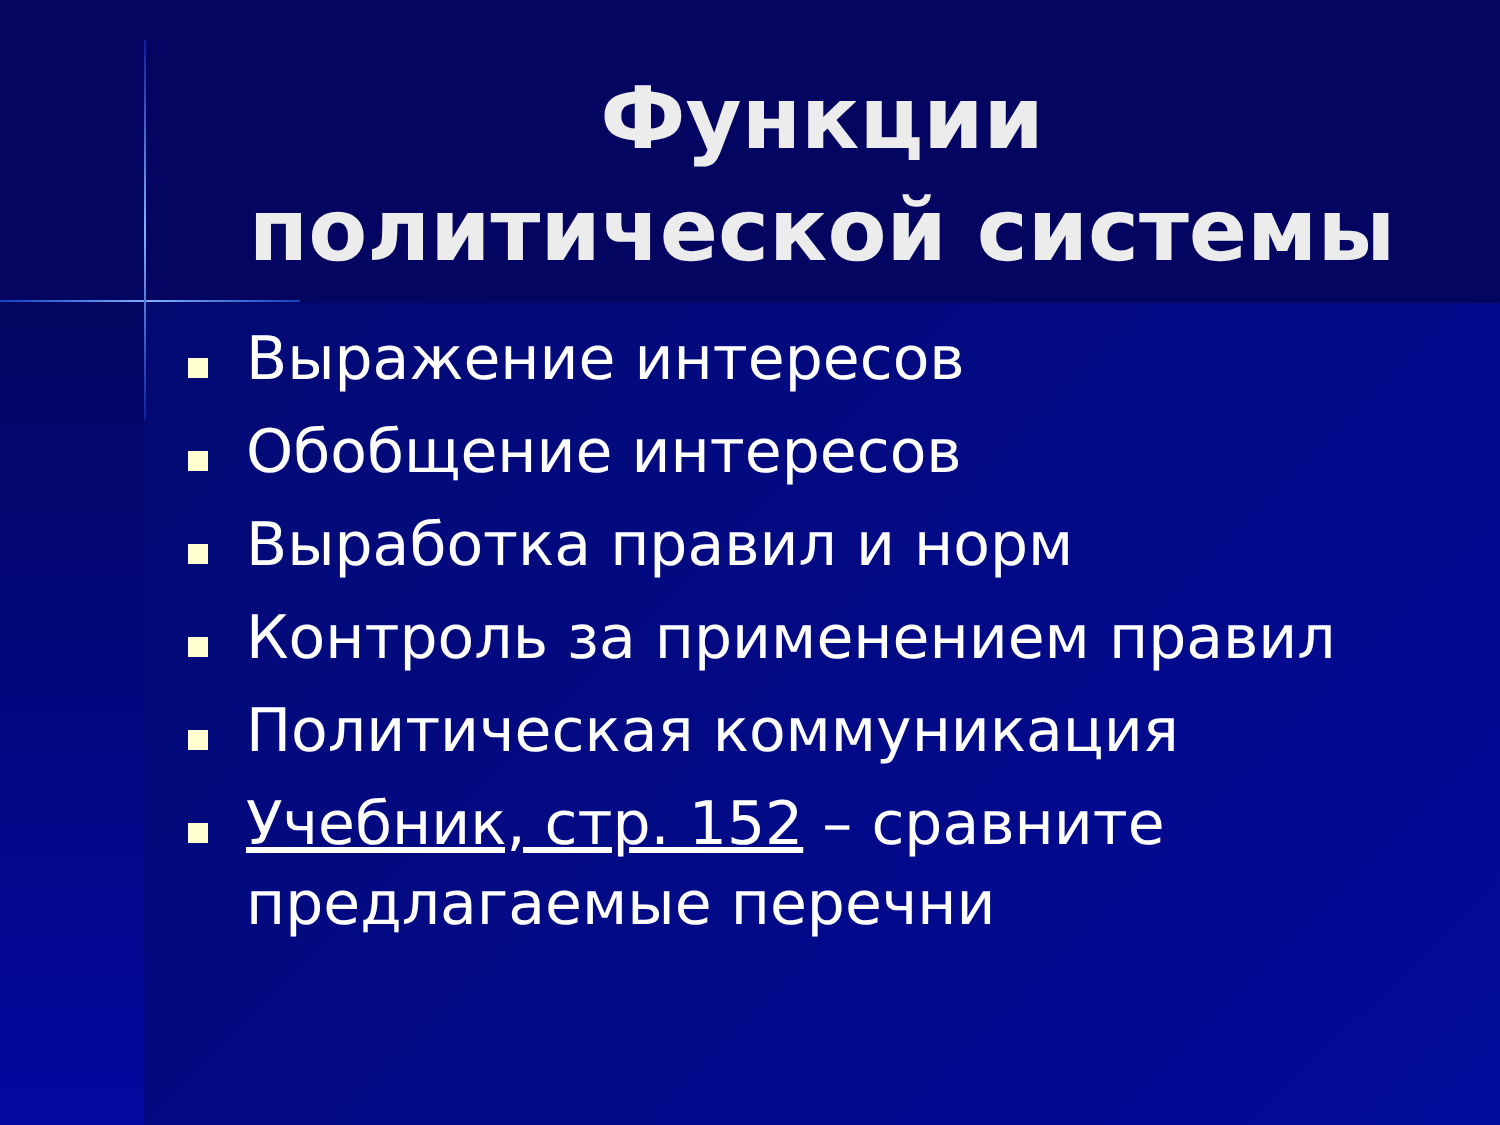Функции
политической системы
Выражение интересов
Обобщение интересов
Выработка правил и норм
Контроль за применением правил
Политическая коммуникация
Учебник, стр. 152 – сравните предлагаемые перечни